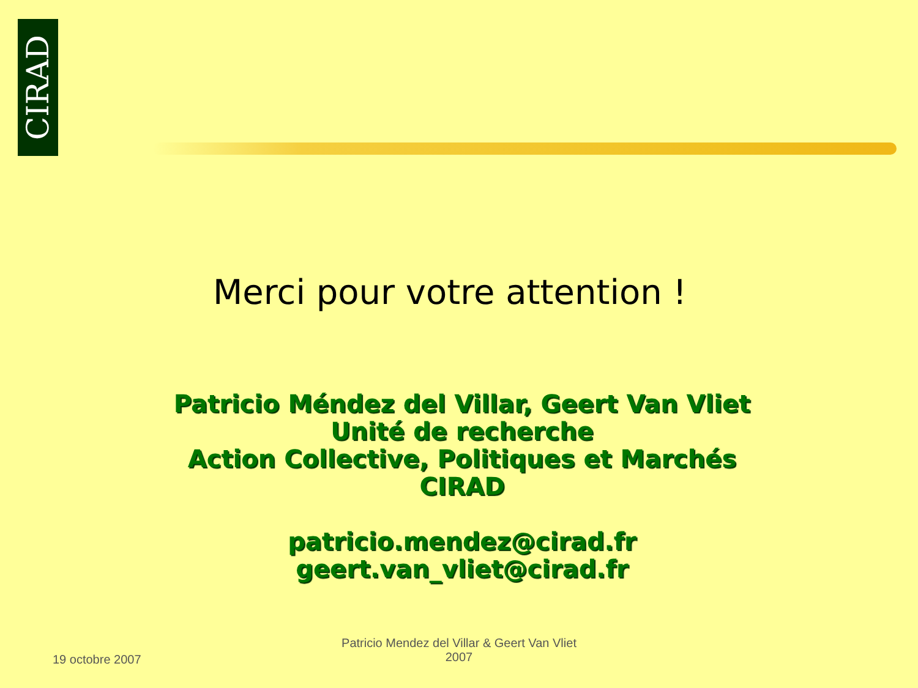CIRAD
Merci pour votre attention !
Patricio Méndez del Villar, Geert Van Vliet
Unité de recherche
Action Collective, Politiques et Marchés
CIRAD
patricio.mendez@cirad.fr
geert.van_vliet@cirad.fr
19 octobre 2007
Patricio Mendez del Villar & Geert Van Vliet
2007